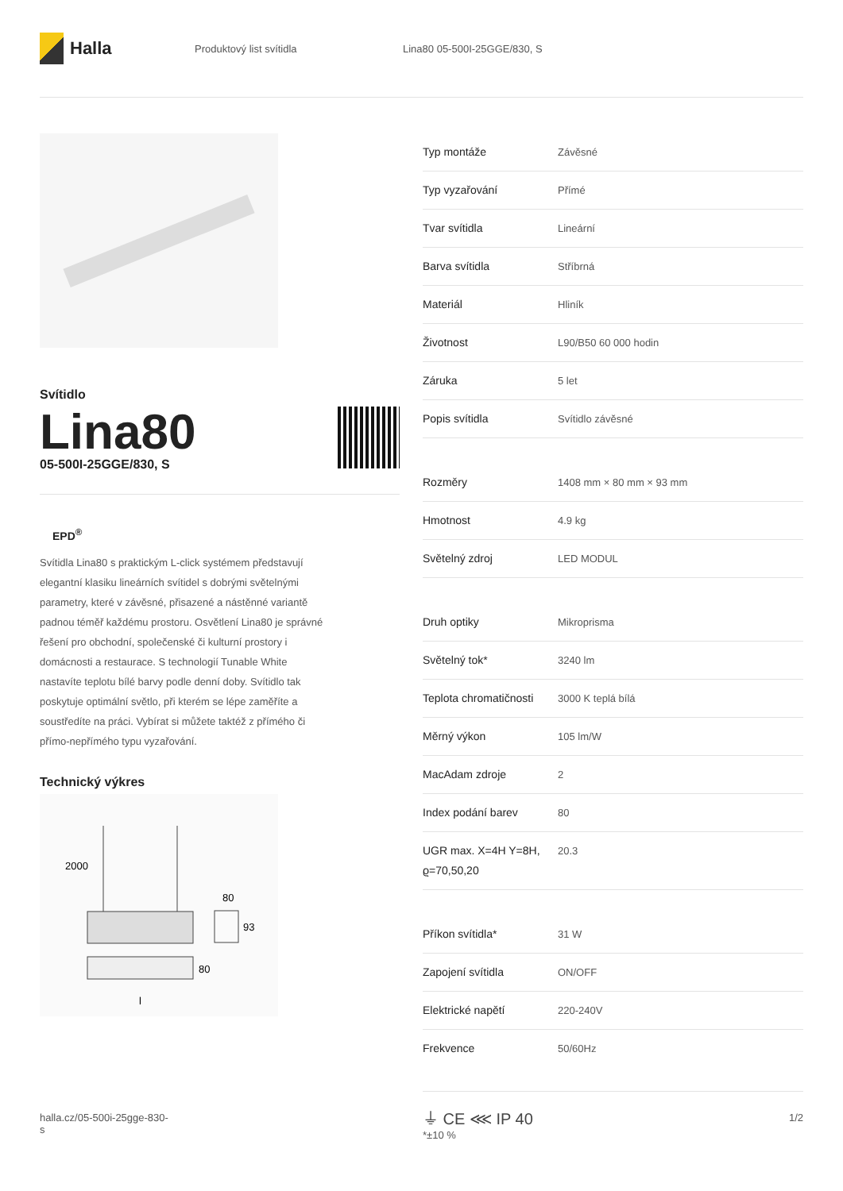Halla
Produktový list svítidla Lina80 05-500I-25GGE/830, S
Svítidlo
Lina80
05-500I-25GGE/830, S
EPD<sup>®</sup>
Svítidla Lina80 s praktickým L-click systémem představují elegantní klasiku lineárních svítidel s dobrými světelnými parametry, které v závěsné, přisazené a nástěnné variantě padnou téměř každému prostoru. Osvětlení Lina80 je správné řešení pro obchodní, společenské či kulturní prostory i domácnosti a restaurace. S technologií Tunable White nastavíte teplotu bílé barvy podle denní doby. Svítidlo tak poskytuje optimální světlo, při kterém se lépe zaměříte a soustředíte na práci. Vybírat si můžete taktéž z přímého či přímo-nepřímého typu vyzařování.
Technický výkres
2000
80
93
80
l
| Typ montáže | Závěsné |
| Typ vyzařování | Přímé |
| Tvar svítidla | Lineární |
| Barva svítidla | Stříbrná |
| Materiál | Hliník |
| Životnost | L90/B50 60 000 hodin |
| Záruka | 5 let |
| Popis svítidla | Svítidlo závěsné |
| Rozměry | 1408 mm × 80 mm × 93 mm |
| Hmotnost | 4.9 kg |
| Světelný zdroj | LED MODUL |
| Druh optiky | Mikroprisma |
| Světelný tok* | 3240 lm |
| Teplota chromatičnosti | 3000 K teplá bílá |
| Měrný výkon | 105 lm/W |
| MacAdam zdroje | 2 |
| Index podání barev | 80 |
| UGR max. X=4H Y=8H, ϱ=70,50,20 | 20.3 |
| Příkon svítidla* | 31 W |
| Zapojení svítidla | ON/OFF |
| Elektrické napětí | 220-240V |
| Frekvence | 50/60Hz |
⏚ CE ⋘ IP 40
*±10 %
halla.cz/05-500i-25gge-830-
s
1/2